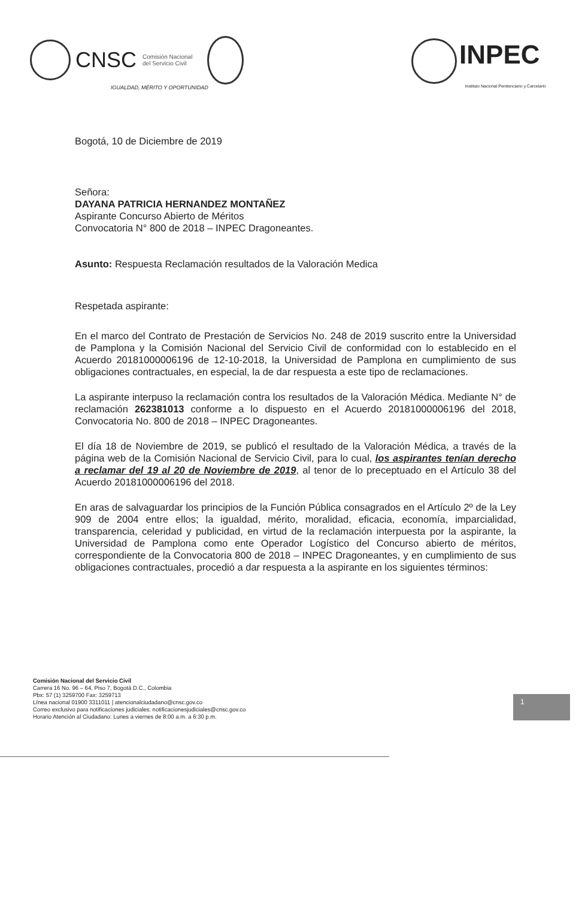CNSC Comisión Nacional
del Servicio Civil
IGUALDAD, MÉRITO Y OPORTUNIDAD
INPEC
Instituto Nacional Penitenciario y Carcelario
Bogotá, 10 de Diciembre de 2019
Señora:
DAYANA PATRICIA HERNANDEZ MONTAÑEZ
Aspirante Concurso Abierto de Méritos
Convocatoria N° 800 de 2018 – INPEC Dragoneantes.
Asunto: Respuesta Reclamación resultados de la Valoración Medica
Respetada aspirante:
En el marco del Contrato de Prestación de Servicios No. 248 de 2019 suscrito entre la Universidad de Pamplona y la Comisión Nacional del Servicio Civil de conformidad con lo establecido en el Acuerdo 20181000006196 de 12-10-2018, la Universidad de Pamplona en cumplimiento de sus obligaciones contractuales, en especial, la de dar respuesta a este tipo de reclamaciones.
La aspirante interpuso la reclamación contra los resultados de la Valoración Médica. Mediante N° de reclamación 262381013 conforme a lo dispuesto en el Acuerdo 20181000006196 del 2018, Convocatoria No. 800 de 2018 – INPEC Dragoneantes.
El día 18 de Noviembre de 2019, se publicó el resultado de la Valoración Médica, a través de la página web de la Comisión Nacional de Servicio Civil, para lo cual, los aspirantes tenían derecho a reclamar del 19 al 20 de Noviembre de 2019, al tenor de lo preceptuado en el Artículo 38 del Acuerdo 20181000006196 del 2018.
En aras de salvaguardar los principios de la Función Pública consagrados en el Artículo 2º de la Ley 909 de 2004 entre ellos; la igualdad, mérito, moralidad, eficacia, economía, imparcialidad, transparencia, celeridad y publicidad, en virtud de la reclamación interpuesta por la aspirante, la Universidad de Pamplona como ente Operador Logístico del Concurso abierto de méritos, correspondiente de la Convocatoria 800 de 2018 – INPEC Dragoneantes, y en cumplimiento de sus obligaciones contractuales, procedió a dar respuesta a la aspirante en los siguientes términos:
Comisión Nacional del Servicio Civil
Carrera 16 No. 96 – 64, Piso 7, Bogotá D.C., Colombia
Pbx: 57 (1) 3259700 Fax: 3259713
Línea nacional 01900 3311011 | atencionalciudadano@cnsc.gov.co
Correo exclusivo para notificaciones judiciales: notificacionesjudiciales@cnsc.gov.co
Horario Atención al Ciudadano: Lunes a viernes de 8:00 a.m. a 6:30 p.m.
1